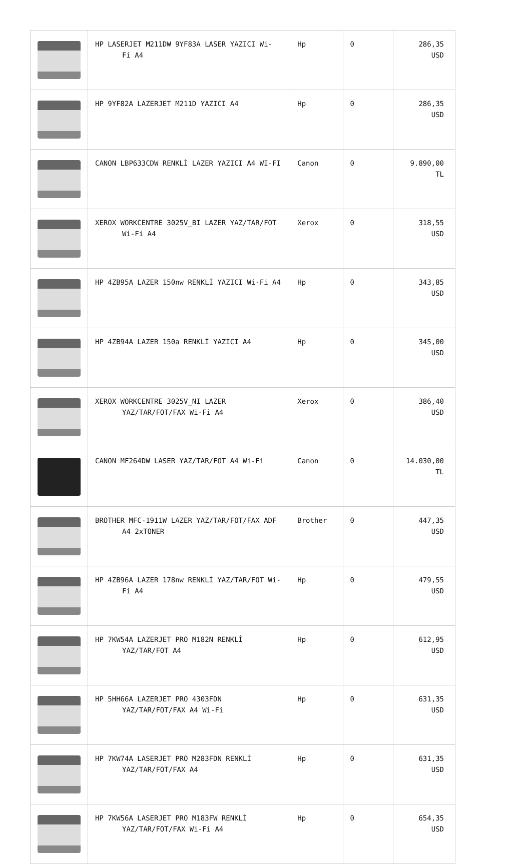| | HP LASERJET M211DW 9YF83A LASER YAZICI Wi- Fi A4 | Hp | 0 | 286,35 USD |
| | HP 9YF82A LAZERJET M211D YAZICI A4 | Hp | 0 | 286,35 USD |
| | CANON LBP633CDW RENKLİ LAZER YAZICI A4 WI-FI | Canon | 0 | 9.890,00 TL |
| | XEROX WORKCENTRE 3025V_BI LAZER YAZ/TAR/FOT Wi-Fi A4 | Xerox | 0 | 318,55 USD |
| | HP 4ZB95A LAZER 150nw RENKLİ YAZICI Wi-Fi A4 | Hp | 0 | 343,85 USD |
| | HP 4ZB94A LAZER 150a RENKLİ YAZICI A4 | Hp | 0 | 345,00 USD |
| | XEROX WORKCENTRE 3025V_NI LAZER YAZ/TAR/FOT/FAX Wi-Fi A4 | Xerox | 0 | 386,40 USD |
| | CANON MF264DW LASER YAZ/TAR/FOT A4 Wi-Fi | Canon | 0 | 14.030,00 TL |
| | BROTHER MFC-1911W LAZER YAZ/TAR/FOT/FAX ADF A4 2xTONER | Brother | 0 | 447,35 USD |
| | HP 4ZB96A LAZER 178nw RENKLİ YAZ/TAR/FOT Wi- Fi A4 | Hp | 0 | 479,55 USD |
| | HP 7KW54A LAZERJET PRO M182N RENKLİ YAZ/TAR/FOT A4 | Hp | 0 | 612,95 USD |
| | HP 5HH66A LAZERJET PRO 4303FDN YAZ/TAR/FOT/FAX A4 Wi-Fi | Hp | 0 | 631,35 USD |
| | HP 7KW74A LASERJET PRO M283FDN RENKLİ YAZ/TAR/FOT/FAX A4 | Hp | 0 | 631,35 USD |
| | HP 7KW56A LASERJET PRO M183FW RENKLİ YAZ/TAR/FOT/FAX Wi-Fi A4 | Hp | 0 | 654,35 USD |